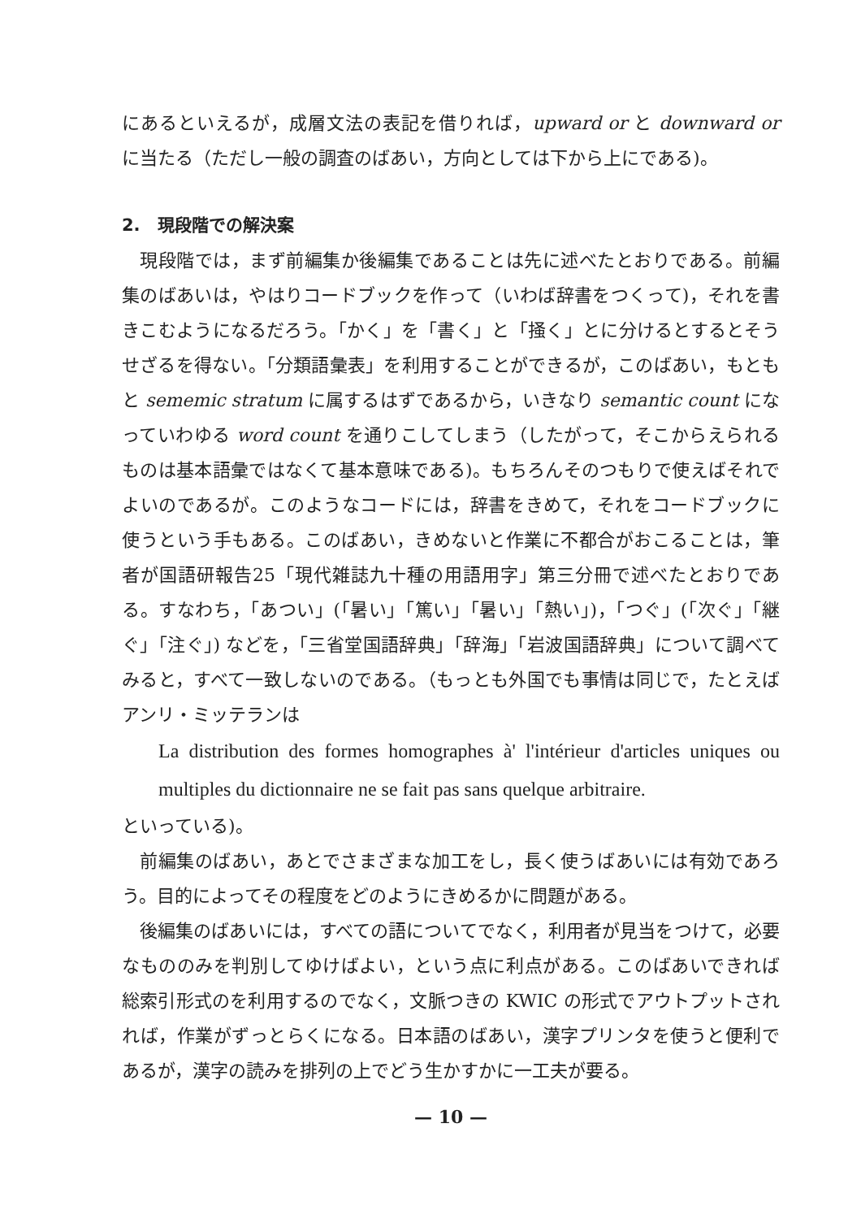にあるといえるが，成層文法の表記を借りれば，upward or と downward or に当たる（ただし一般の調査のばあい，方向としては下から上にである)。
2.　現段階での解決案
現段階では，まず前編集か後編集であることは先に述べたとおりである。前編集のばあいは，やはりコードブックを作って（いわば辞書をつくって)，それを書きこむようになるだろう。「かく」を「書く」と「掻く」とに分けるとするとそうせざるを得ない。「分類語彙表」を利用することができるが，このばあい，もともと sememic stratum に属するはずであるから，いきなり semantic count になっていわゆる word count を通りこしてしまう（したがって，そこからえられるものは基本語彙ではなくて基本意味である)。もちろんそのつもりで使えばそれでよいのであるが。このようなコードには，辞書をきめて，それをコードブックに使うという手もある。このばあい，きめないと作業に不都合がおこることは，筆者が国語研報告25「現代雑誌九十種の用語用字」第三分冊で述べたとおりである。すなわち，「あつい」(「暑い」「篤い」「暑い」「熱い」)，「つぐ」(「次ぐ」「継ぐ」「注ぐ」) などを，「三省堂国語辞典」「辞海」「岩波国語辞典」について調べてみると，すべて一致しないのである。（もっとも外国でも事情は同じで，たとえばアンリ・ミッテランは
La distribution des formes homographes à' l'intérieur d'articles uniques ou multiples du dictionnaire ne se fait pas sans quelque arbitraire.
といっている)。
前編集のばあい，あとでさまざまな加工をし，長く使うばあいには有効であろう。目的によってその程度をどのようにきめるかに問題がある。
後編集のばあいには，すべての語についてでなく，利用者が見当をつけて，必要なもののみを判別してゆけばよい，という点に利点がある。このばあいできれば総索引形式のを利用するのでなく，文脈つきの KWIC の形式でアウトプットされれば，作業がずっとらくになる。日本語のばあい，漢字プリンタを使うと便利であるが，漢字の読みを排列の上でどう生かすかに一工夫が要る。
— 10 —